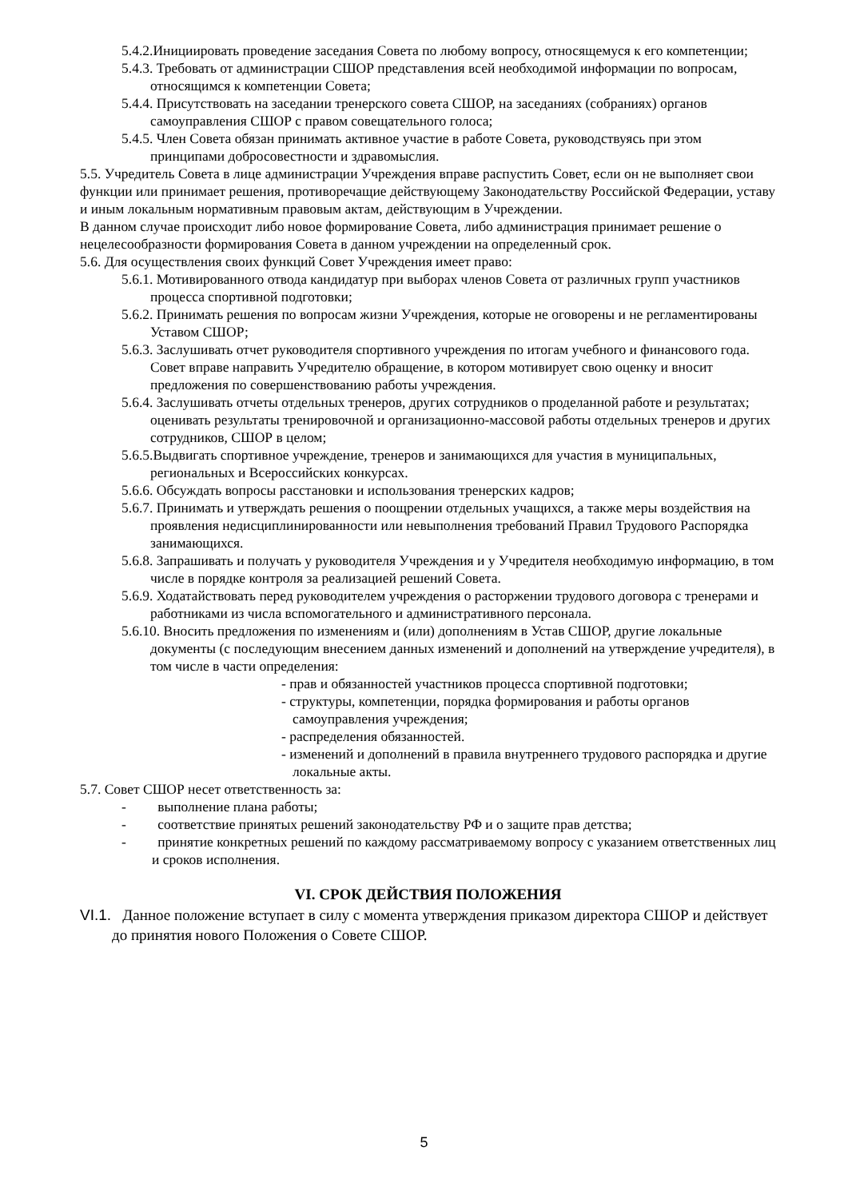5.4.2.Инициировать проведение заседания Совета по любому вопросу, относящемуся к его компетенции;
5.4.3. Требовать от администрации СШОР представления всей необходимой информации по вопросам, относящимся к компетенции Совета;
5.4.4. Присутствовать на заседании тренерского совета СШОР, на заседаниях (собраниях) органов самоуправления СШОР с правом совещательного голоса;
5.4.5. Член Совета обязан принимать активное участие в работе Совета, руководствуясь при этом принципами добросовестности и здравомыслия.
5.5. Учредитель Совета в лице администрации Учреждения вправе распустить Совет, если он не выполняет свои функции или принимает решения, противоречащие действующему Законодательству Российской Федерации, уставу и иным локальным нормативным правовым актам, действующим в Учреждении.
В данном случае происходит либо новое формирование Совета, либо администрация принимает решение о нецелесообразности формирования Совета в данном учреждении на определенный срок.
5.6. Для осуществления своих функций Совет Учреждения имеет право:
5.6.1. Мотивированного отвода кандидатур при выборах членов Совета от различных групп участников процесса спортивной подготовки;
5.6.2. Принимать решения по вопросам жизни Учреждения, которые не оговорены и не регламентированы Уставом СШОР;
5.6.3. Заслушивать отчет руководителя спортивного учреждения по итогам учебного и финансового года. Совет вправе направить Учредителю обращение, в котором мотивирует свою оценку и вносит предложения по совершенствованию работы учреждения.
5.6.4. Заслушивать отчеты отдельных тренеров, других сотрудников о проделанной работе и результатах; оценивать результаты тренировочной и организационно-массовой работы отдельных тренеров и других сотрудников, СШОР в целом;
5.6.5.Выдвигать спортивное учреждение, тренеров и занимающихся для участия в муниципальных, региональных и Всероссийских конкурсах.
5.6.6. Обсуждать вопросы расстановки и использования тренерских кадров;
5.6.7. Принимать и утверждать решения о поощрении отдельных учащихся, а также меры воздействия на проявления недисциплинированности или невыполнения требований Правил Трудового Распорядка занимающихся.
5.6.8. Запрашивать и получать у руководителя Учреждения и у Учредителя необходимую информацию, в том числе в порядке контроля за реализацией решений Совета.
5.6.9. Ходатайствовать перед руководителем учреждения о расторжении трудового договора с тренерами и работниками из числа вспомогательного и административного персонала.
5.6.10. Вносить предложения по изменениям и (или) дополнениям в Устав СШОР, другие локальные документы (с последующим внесением данных изменений и дополнений на утверждение учредителя), в том числе в части определения:
- прав и обязанностей участников процесса спортивной подготовки;
- структуры, компетенции, порядка формирования и работы органов самоуправления учреждения;
- распределения обязанностей.
- изменений и дополнений в правила внутреннего трудового распорядка и другие локальные акты.
5.7. Совет СШОР несет ответственность за:
- выполнение плана работы;
- соответствие принятых решений законодательству РФ и о защите прав детства;
- принятие конкретных решений по каждому рассматриваемому вопросу с указанием ответственных лиц и сроков исполнения.
VI. СРОК ДЕЙСТВИЯ ПОЛОЖЕНИЯ
VI.1. Данное положение вступает в силу с момента утверждения приказом директора СШОР и действует до принятия нового Положения о Совете СШОР.
5